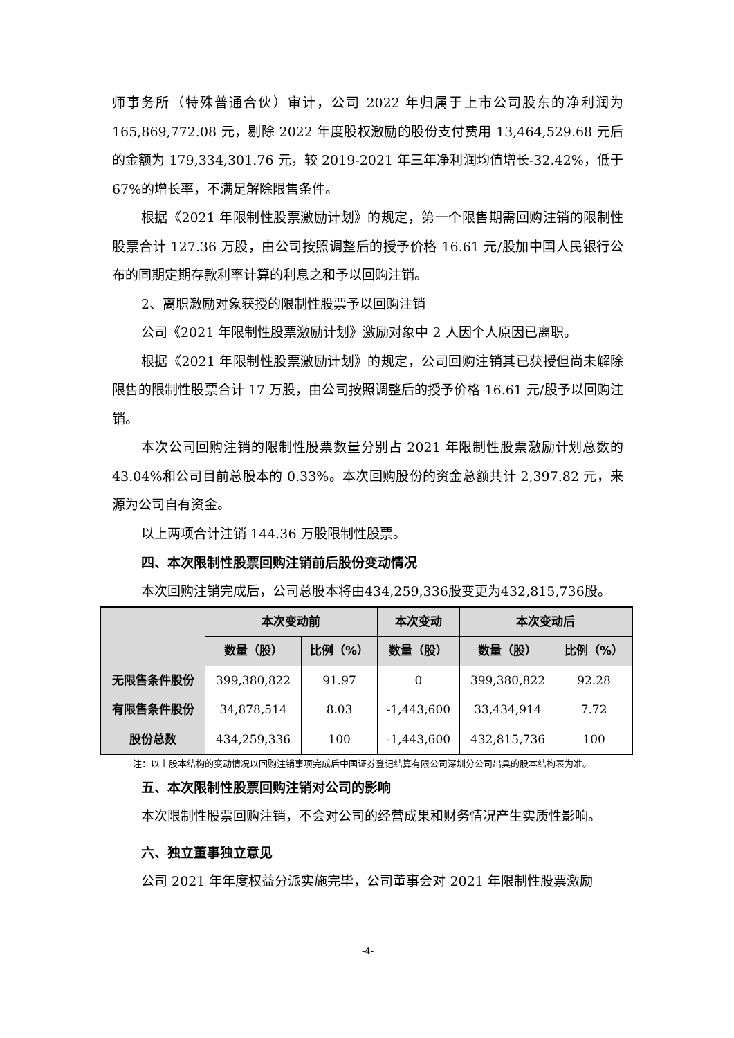师事务所（特殊普通合伙）审计，公司 2022 年归属于上市公司股东的净利润为 165,869,772.08 元，剔除 2022 年度股权激励的股份支付费用 13,464,529.68 元后的金额为 179,334,301.76 元，较 2019-2021 年三年净利润均值增长-32.42%，低于 67%的增长率，不满足解除限售条件。
根据《2021 年限制性股票激励计划》的规定，第一个限售期需回购注销的限制性股票合计 127.36 万股，由公司按照调整后的授予价格 16.61 元/股加中国人民银行公布的同期定期存款利率计算的利息之和予以回购注销。
2、离职激励对象获授的限制性股票予以回购注销
公司《2021 年限制性股票激励计划》激励对象中 2 人因个人原因已离职。
根据《2021 年限制性股票激励计划》的规定，公司回购注销其已获授但尚未解除限售的限制性股票合计 17 万股，由公司按照调整后的授予价格 16.61 元/股予以回购注销。
本次公司回购注销的限制性股票数量分别占 2021 年限制性股票激励计划总数的 43.04%和公司目前总股本的 0.33%。本次回购股份的资金总额共计 2,397.82 元，来源为公司自有资金。
以上两项合计注销 144.36 万股限制性股票。
四、本次限制性股票回购注销前后股份变动情况
本次回购注销完成后，公司总股本将由434,259,336股变更为432,815,736股。
| | 本次变动前 | | 本次变动 | 本次变动后 | |
| --- | --- | --- | --- | --- | --- |
| | 数量（股） | 比例（%） | 数量（股） | 数量（股） | 比例（%） |
| 无限售条件股份 | 399,380,822 | 91.97 | 0 | 399,380,822 | 92.28 |
| 有限售条件股份 | 34,878,514 | 8.03 | -1,443,600 | 33,434,914 | 7.72 |
| 股份总数 | 434,259,336 | 100 | -1,443,600 | 432,815,736 | 100 |
注：以上股本结构的变动情况以回购注销事项完成后中国证券登记结算有限公司深圳分公司出具的股本结构表为准。
五、本次限制性股票回购注销对公司的影响
本次限制性股票回购注销，不会对公司的经营成果和财务情况产生实质性影响。
六、独立董事独立意见
公司 2021 年年度权益分派实施完毕，公司董事会对 2021 年限制性股票激励
-4-